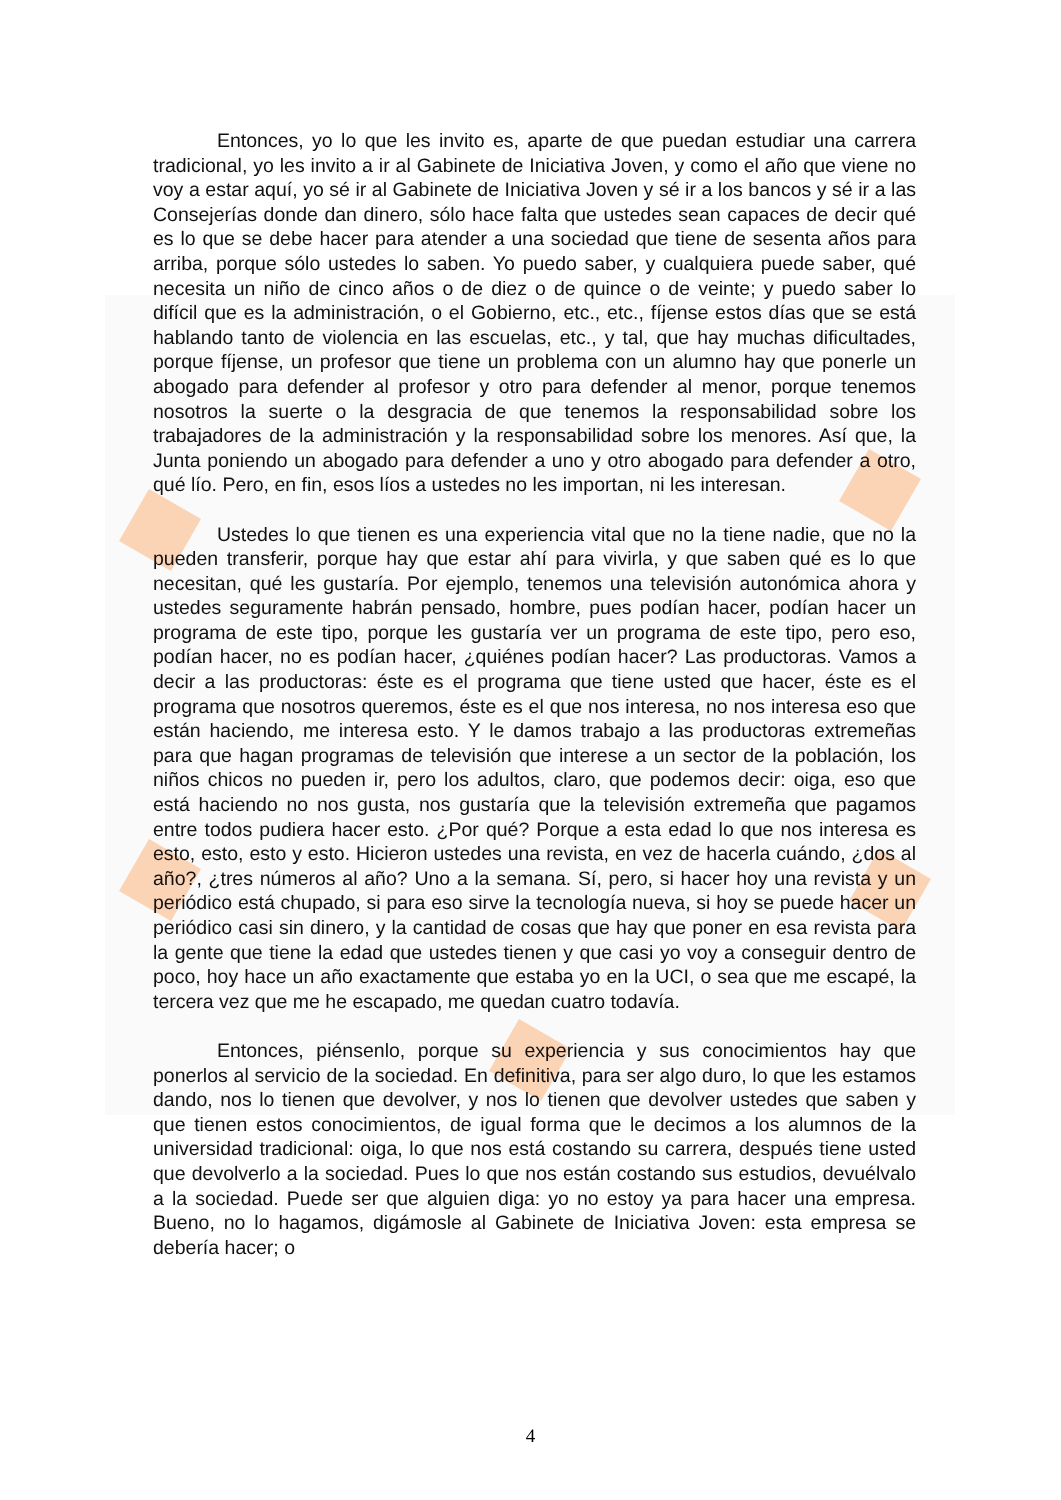Entonces, yo lo que les invito es, aparte de que puedan estudiar una carrera tradicional, yo les invito a ir al Gabinete de Iniciativa Joven, y como el año que viene no voy a estar aquí, yo sé ir al Gabinete de Iniciativa Joven y sé ir a los bancos y sé ir a las Consejerías donde dan dinero, sólo hace falta que ustedes sean capaces de decir qué es lo que se debe hacer para atender a una sociedad que tiene de sesenta años para arriba, porque sólo ustedes lo saben. Yo puedo saber, y cualquiera puede saber, qué necesita un niño de cinco años o de diez o de quince o de veinte; y puedo saber lo difícil que es la administración, o el Gobierno, etc., etc., fíjense estos días que se está hablando tanto de violencia en las escuelas, etc., y tal, que hay muchas dificultades, porque fíjense, un profesor que tiene un problema con un alumno hay que ponerle un abogado para defender al profesor y otro para defender al menor, porque tenemos nosotros la suerte o la desgracia de que tenemos la responsabilidad sobre los trabajadores de la administración y la responsabilidad sobre los menores. Así que, la Junta poniendo un abogado para defender a uno y otro abogado para defender a otro, qué lío. Pero, en fin, esos líos a ustedes no les importan, ni les interesan.
Ustedes lo que tienen es una experiencia vital que no la tiene nadie, que no la pueden transferir, porque hay que estar ahí para vivirla, y que saben qué es lo que necesitan, qué les gustaría. Por ejemplo, tenemos una televisión autonómica ahora y ustedes seguramente habrán pensado, hombre, pues podían hacer, podían hacer un programa de este tipo, porque les gustaría ver un programa de este tipo, pero eso, podían hacer, no es podían hacer, ¿quiénes podían hacer? Las productoras. Vamos a decir a las productoras: éste es el programa que tiene usted que hacer, éste es el programa que nosotros queremos, éste es el que nos interesa, no nos interesa eso que están haciendo, me interesa esto. Y le damos trabajo a las productoras extremeñas para que hagan programas de televisión que interese a un sector de la población, los niños chicos no pueden ir, pero los adultos, claro, que podemos decir: oiga, eso que está haciendo no nos gusta, nos gustaría que la televisión extremeña que pagamos entre todos pudiera hacer esto. ¿Por qué? Porque a esta edad lo que nos interesa es esto, esto, esto y esto. Hicieron ustedes una revista, en vez de hacerla cuándo, ¿dos al año?, ¿tres números al año? Uno a la semana. Sí, pero, si hacer hoy una revista y un periódico está chupado, si para eso sirve la tecnología nueva, si hoy se puede hacer un periódico casi sin dinero, y la cantidad de cosas que hay que poner en esa revista para la gente que tiene la edad que ustedes tienen y que casi yo voy a conseguir dentro de poco, hoy hace un año exactamente que estaba yo en la UCI, o sea que me escapé, la tercera vez que me he escapado, me quedan cuatro todavía.
Entonces, piénsenlo, porque su experiencia y sus conocimientos hay que ponerlos al servicio de la sociedad. En definitiva, para ser algo duro, lo que les estamos dando, nos lo tienen que devolver, y nos lo tienen que devolver ustedes que saben y que tienen estos conocimientos, de igual forma que le decimos a los alumnos de la universidad tradicional: oiga, lo que nos está costando su carrera, después tiene usted que devolverlo a la sociedad. Pues lo que nos están costando sus estudios, devuélvalo a la sociedad. Puede ser que alguien diga: yo no estoy ya para hacer una empresa. Bueno, no lo hagamos, digámosle al Gabinete de Iniciativa Joven: esta empresa se debería hacer; o
4